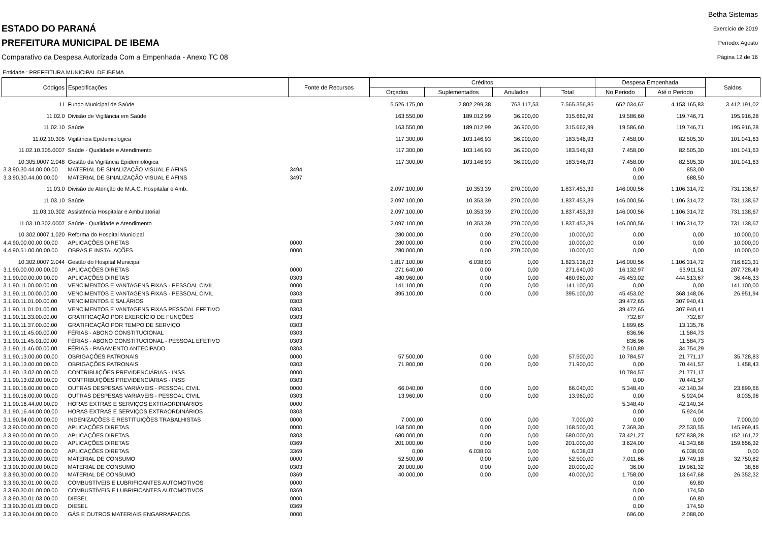ESTADO DO PARANÁ
PREFEITURA MUNICIPAL DE IBEMA
Comparativo da Despesa Autorizada Com a Empenhada - Anexo TC 08
Betha Sistemas
Exercício de 2019
Período: Agosto
Página 12 de 16
Entidade : PREFEITURA MUNICIPAL DE IBEMA
| Códigos | Especificações | Fonte de Recursos | Créditos | | | | Despesa Empenhada | | Saldos |
| --- | --- | --- | --- | --- | --- | --- | --- | --- | --- |
| | | | Orçados | Suplementados | Anulados | Total | No Periodo | Até o Periodo | |
| 11 | Fundo Municipal de Saúde | | 5.526.175,00 | 2.802.299,38 | 763.117,53 | 7.565.356,85 | 652.034,67 | 4.153.165,83 | 3.412.191,02 |
| 11.02.0 | Divisão de Vigilância em Saúde | | 163.550,00 | 189.012,99 | 36.900,00 | 315.662,99 | 19.586,60 | 119.746,71 | 195.916,28 |
| 11.02.10 | Saúde | | 163.550,00 | 189.012,99 | 36.900,00 | 315.662,99 | 19.586,60 | 119.746,71 | 195.916,28 |
| 11.02.10.305 | Vigilância Epidemiológica | | 117.300,00 | 103.146,93 | 36.900,00 | 183.546,93 | 7.458,00 | 82.505,30 | 101.041,63 |
| 11.02.10.305.0007 | Saúde - Qualidade e Atendimento | | 117.300,00 | 103.146,93 | 36.900,00 | 183.546,93 | 7.458,00 | 82.505,30 | 101.041,63 |
| 10.305.0007.2.048 | Gestão da Vigilância Epidemiológica | | 117.300,00 | 103.146,93 | 36.900,00 | 183.546,93 | 7.458,00 | 82.505,30 | 101.041,63 |
| 3.3.90.30.44.00.00.00 | MATERIAL DE SINALIZAÇÃO VISUAL E AFINS | 3494 | | | | | 0,00 | 853,00 | |
| 3.3.90.30.44.00.00.00 | MATERIAL DE SINALIZAÇÃO VISUAL E AFINS | 3497 | | | | | 0,00 | 688,50 | |
| 11.03.0 | Divisão de Atenção de M.A.C. Hospitalar e Amb. | | 2.097.100,00 | 10.353,39 | 270.000,00 | 1.837.453,39 | 146.000,56 | 1.106.314,72 | 731.138,67 |
| 11.03.10 | Saúde | | 2.097.100,00 | 10.353,39 | 270.000,00 | 1.837.453,39 | 146.000,56 | 1.106.314,72 | 731.138,67 |
| 11.03.10.302 | Assistência Hospitalar e Ambulatorial | | 2.097.100,00 | 10.353,39 | 270.000,00 | 1.837.453,39 | 146.000,56 | 1.106.314,72 | 731.138,67 |
| 11.03.10.302.0007 | Saúde - Qualidade e Atendimento | | 2.097.100,00 | 10.353,39 | 270.000,00 | 1.837.453,39 | 146.000,56 | 1.106.314,72 | 731.138,67 |
| 10.302.0007.1.020 | Reforma do Hospital Municipal | | 280.000,00 | 0,00 | 270.000,00 | 10.000,00 | 0,00 | 0,00 | 10.000,00 |
| 4.4.90.00.00.00.00.00 | APLICAÇÕES DIRETAS | 0000 | 280.000,00 | 0,00 | 270.000,00 | 10.000,00 | 0,00 | 0,00 | 10.000,00 |
| 4.4.90.51.00.00.00.00 | OBRAS E INSTALAÇÕES | 0000 | 280.000,00 | 0,00 | 270.000,00 | 10.000,00 | 0,00 | 0,00 | 10.000,00 |
| 10.302.0007.2.044 | Gestão do Hospital Municipal | | 1.817.100,00 | 6.038,03 | 0,00 | 1.823.138,03 | 146.000,56 | 1.106.314,72 | 716.823,31 |
| 3.1.90.00.00.00.00.00 | APLICAÇÕES DIRETAS | 0000 | 271.640,00 | 0,00 | 0,00 | 271.640,00 | 16.132,97 | 63.911,51 | 207.728,49 |
| 3.1.90.00.00.00.00.00 | APLICAÇÕES DIRETAS | 0303 | 480.960,00 | 0,00 | 0,00 | 480.960,00 | 45.453,02 | 444.513,67 | 36.446,33 |
| 3.1.90.11.00.00.00.00 | VENCIMENTOS E VANTAGENS FIXAS - PESSOAL CIVIL | 0000 | 141.100,00 | 0,00 | 0,00 | 141.100,00 | 0,00 | 0,00 | 141.100,00 |
| 3.1.90.11.00.00.00.00 | VENCIMENTOS E VANTAGENS FIXAS - PESSOAL CIVIL | 0303 | 395.100,00 | 0,00 | 0,00 | 395.100,00 | 45.453,02 | 368.148,06 | 26.951,94 |
| 3.1.90.11.01.00.00.00 | VENCIMENTOS E SALÁRIOS | 0303 | | | | | 39.472,65 | 307.940,41 | |
| 3.1.90.11.01.01.00.00 | VENCIMENTOS E VANTAGENS FIXAS PESSOAL EFETIVO | 0303 | | | | | 39.472,65 | 307.940,41 | |
| 3.1.90.11.33.00.00.00 | GRATIFICAÇÃO POR EXERCÍCIO DE FUNÇÕES | 0303 | | | | | 732,87 | 732,87 | |
| 3.1.90.11.37.00.00.00 | GRATIFICAÇÃO POR TEMPO DE SERVIÇO | 0303 | | | | | 1.899,65 | 13.135,76 | |
| 3.1.90.11.45.00.00.00 | FÉRIAS - ABONO CONSTITUCIONAL | 0303 | | | | | 836,96 | 11.584,73 | |
| 3.1.90.11.45.01.00.00 | FÉRIAS - ABONO CONSTITUCIONAL - PESSOAL EFETIVO | 0303 | | | | | 836,96 | 11.584,73 | |
| 3.1.90.11.46.00.00.00 | FÉRIAS - PAGAMENTO ANTECIPADO | 0303 | | | | | 2.510,89 | 34.754,29 | |
| 3.1.90.13.00.00.00.00 | OBRIGAÇÕES PATRONAIS | 0000 | 57.500,00 | 0,00 | 0,00 | 57.500,00 | 10.784,57 | 21.771,17 | 35.728,83 |
| 3.1.90.13.00.00.00.00 | OBRIGAÇÕES PATRONAIS | 0303 | 71.900,00 | 0,00 | 0,00 | 71.900,00 | 0,00 | 70.441,57 | 1.458,43 |
| 3.1.90.13.02.00.00.00 | CONTRIBUIÇÕES PREVIDENCIÁRIAS - INSS | 0000 | | | | | 10.784,57 | 21.771,17 | |
| 3.1.90.13.02.00.00.00 | CONTRIBUIÇÕES PREVIDENCIÁRIAS - INSS | 0303 | | | | | 0,00 | 70.441,57 | |
| 3.1.90.16.00.00.00.00 | OUTRAS DESPESAS VARIÁVEIS - PESSOAL CIVIL | 0000 | 66.040,00 | 0,00 | 0,00 | 66.040,00 | 5.348,40 | 42.140,34 | 23.899,66 |
| 3.1.90.16.00.00.00.00 | OUTRAS DESPESAS VARIÁVEIS - PESSOAL CIVIL | 0303 | 13.960,00 | 0,00 | 0,00 | 13.960,00 | 0,00 | 5.924,04 | 8.035,96 |
| 3.1.90.16.44.00.00.00 | HORAS EXTRAS E SERVIÇOS EXTRAORDINÁRIOS | 0000 | | | | | 5.348,40 | 42.140,34 | |
| 3.1.90.16.44.00.00.00 | HORAS EXTRAS E SERVIÇOS EXTRAORDINÁRIOS | 0303 | | | | | 0,00 | 5.924,04 | |
| 3.1.90.94.00.00.00.00 | INDENIZAÇÕES E RESTITUIÇÕES TRABALHISTAS | 0000 | 7.000,00 | 0,00 | 0,00 | 7.000,00 | 0,00 | 0,00 | 7.000,00 |
| 3.3.90.00.00.00.00.00 | APLICAÇÕES DIRETAS | 0000 | 168.500,00 | 0,00 | 0,00 | 168.500,00 | 7.369,30 | 22.530,55 | 145.969,45 |
| 3.3.90.00.00.00.00.00 | APLICAÇÕES DIRETAS | 0303 | 680.000,00 | 0,00 | 0,00 | 680.000,00 | 73.421,27 | 527.838,28 | 152.161,72 |
| 3.3.90.00.00.00.00.00 | APLICAÇÕES DIRETAS | 0369 | 201.000,00 | 0,00 | 0,00 | 201.000,00 | 3.624,00 | 41.343,68 | 159.656,32 |
| 3.3.90.00.00.00.00.00 | APLICAÇÕES DIRETAS | 3369 | 0,00 | 6.038,03 | 0,00 | 6.038,03 | 0,00 | 6.038,03 | 0,00 |
| 3.3.90.30.00.00.00.00 | MATERIAL DE CONSUMO | 0000 | 52.500,00 | 0,00 | 0,00 | 52.500,00 | 7.011,66 | 19.749,18 | 32.750,82 |
| 3.3.90.30.00.00.00.00 | MATERIAL DE CONSUMO | 0303 | 20.000,00 | 0,00 | 0,00 | 20.000,00 | 36,00 | 19.961,32 | 38,68 |
| 3.3.90.30.00.00.00.00 | MATERIAL DE CONSUMO | 0369 | 40.000,00 | 0,00 | 0,00 | 40.000,00 | 1.758,00 | 13.647,68 | 26.352,32 |
| 3.3.90.30.01.00.00.00 | COMBUSTÍVEIS E LUBRIFICANTES AUTOMOTIVOS | 0000 | | | | | 0,00 | 69,80 | |
| 3.3.90.30.01.00.00.00 | COMBUSTÍVEIS E LUBRIFICANTES AUTOMOTIVOS | 0369 | | | | | 0,00 | 174,50 | |
| 3.3.90.30.01.03.00.00 | DIESEL | 0000 | | | | | 0,00 | 69,80 | |
| 3.3.90.30.01.03.00.00 | DIESEL | 0369 | | | | | 0,00 | 174,50 | |
| 3.3.90.30.04.00.00.00 | GÁS E OUTROS MATERIAIS ENGARRAFADOS | 0000 | | | | | 696,00 | 2.088,00 | |